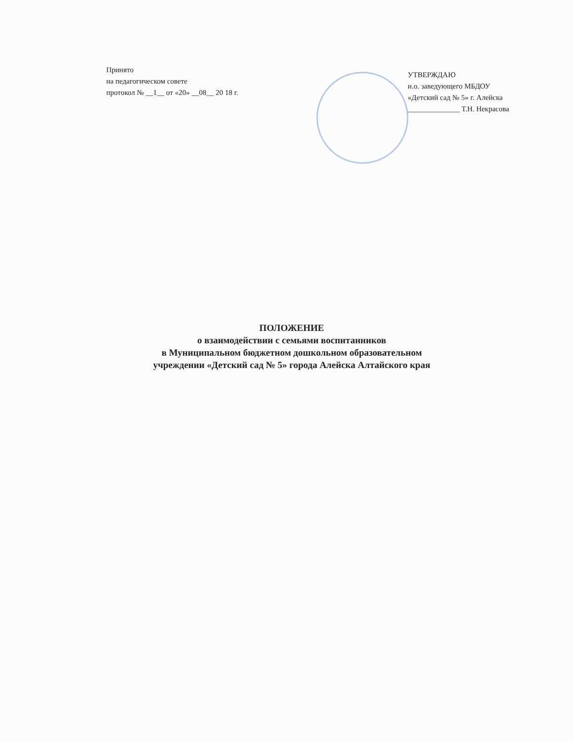Принято
на педагогическом совете
протокол № __1__ от «20» __08__ 20 18 г.
УТВЕРЖДАЮ
и.о. заведующего МБДОУ
«Детский сад № 5» г. Алейска
______________ Т.Н. Некрасова
ПОЛОЖЕНИЕ
о взаимодействии с семьями воспитанников
в Муниципальном бюджетном дошкольном образовательном
учреждении «Детский сад № 5» города Алейска Алтайского края